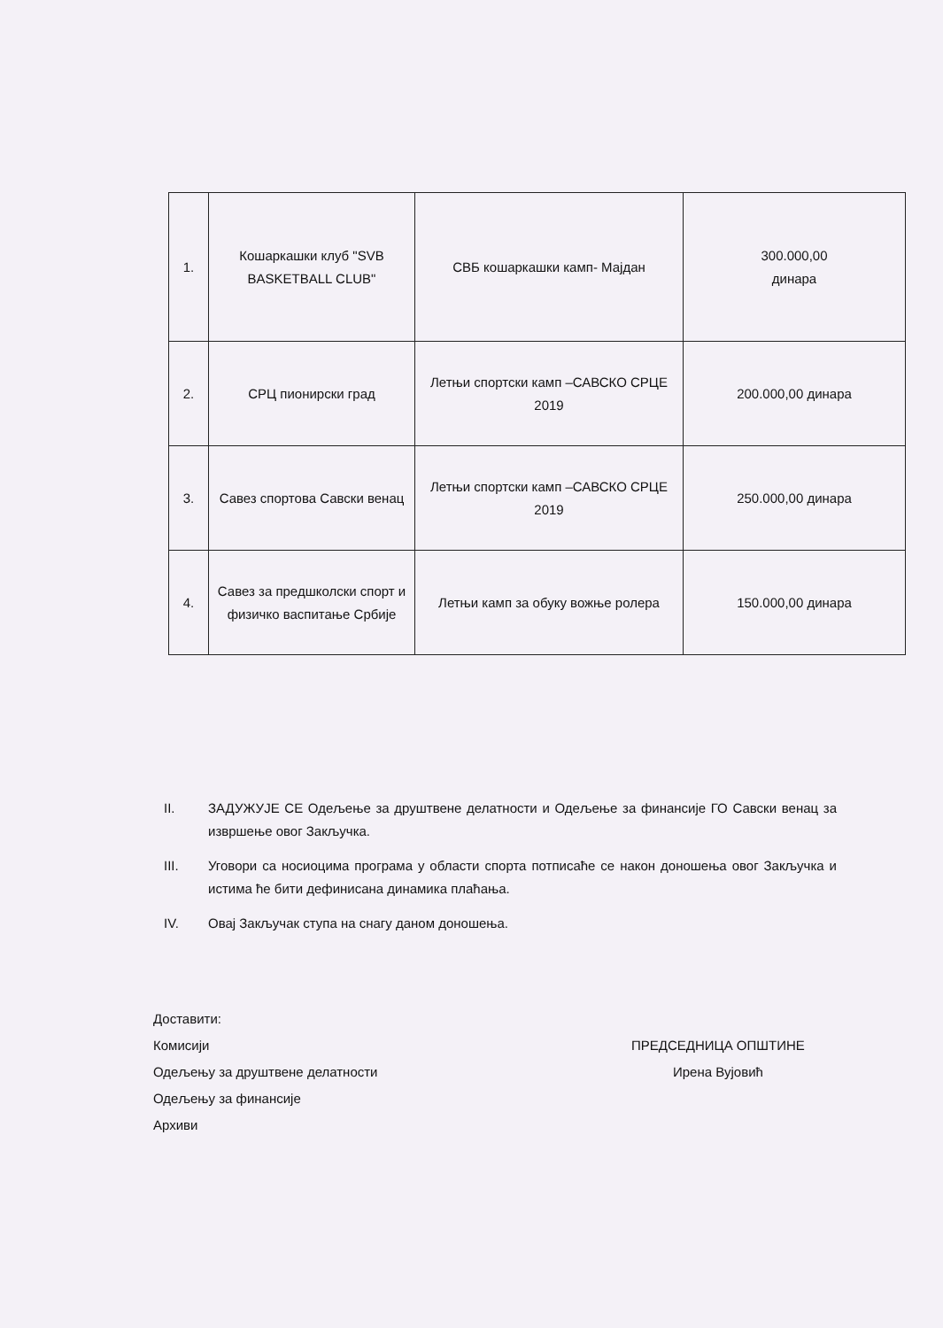| 1. | Кошаркашки клуб "SVB BASKETBALL CLUB" | СВБ кошаркашки камп- Мајдан | 300.000,00 динара |
| 2. | СРЦ пионирски град | Летњи спортски камп –САВСКО СРЦЕ 2019 | 200.000,00 динара |
| 3. | Савез спортова Савски венац | Летњи спортски камп –САВСКО СРЦЕ 2019 | 250.000,00 динара |
| 4. | Савез за предшколски спорт и физичко васпитање Србије | Летњи камп за обуку вожње ролера | 150.000,00 динара |
II. ЗАДУЖУЈЕ СЕ Одељење за друштвене делатности и Одељење за финансије ГО Савски венац за извршење овог Закључка.
III. Уговори са носиоцима програма у области спорта потписаће се након доношења овог Закључка и истима ће бити дефинисана динамика плаћања.
IV. Овај Закључак ступа на снагу даном доношења.
Доставити:
Комисији
Одељењу за друштвене делатности
Одељењу за финансије
Архиви
ПРЕДСЕДНИЦА ОПШТИНЕ
Ирена Вујовић